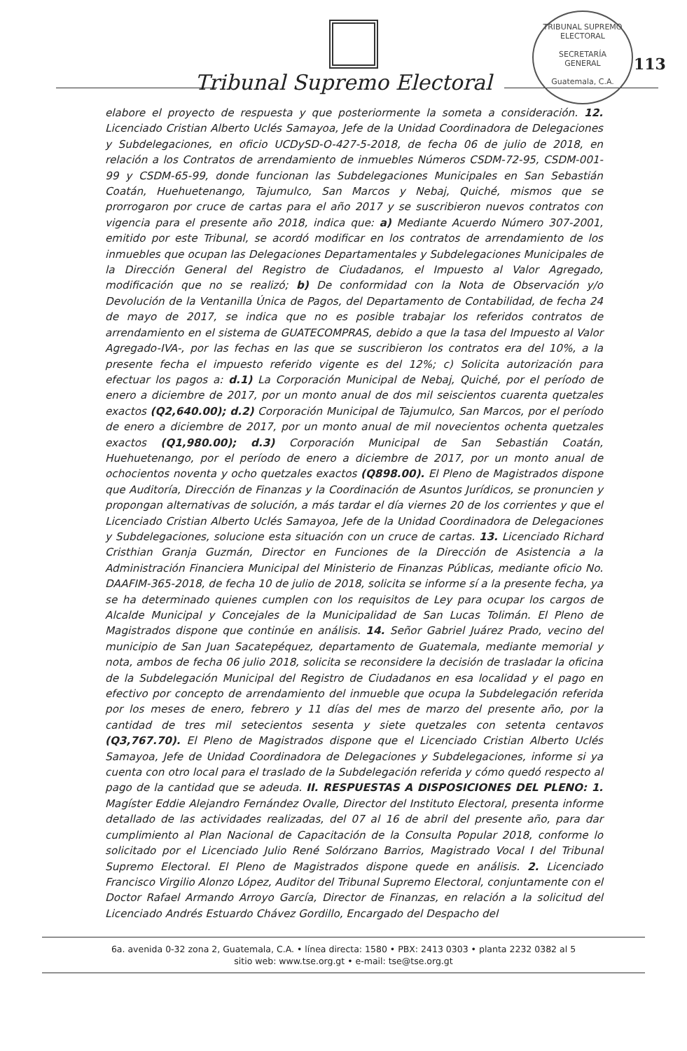Tribunal Supremo Electoral
TRIBUNAL SUPREMO ELECTORAL
SECRETARÍA
GENERAL
Guatemala, C.A.
113
elabore el proyecto de respuesta y que posteriormente la someta a consideración. 12. Licenciado Cristian Alberto Uclés Samayoa, Jefe de la Unidad Coordinadora de Delegaciones y Subdelegaciones, en oficio UCDySD-O-427-5-2018, de fecha 06 de julio de 2018, en relación a los Contratos de arrendamiento de inmuebles Números CSDM-72-95, CSDM-001-99 y CSDM-65-99, donde funcionan las Subdelegaciones Municipales en San Sebastián Coatán, Huehuetenango, Tajumulco, San Marcos y Nebaj, Quiché, mismos que se prorrogaron por cruce de cartas para el año 2017 y se suscribieron nuevos contratos con vigencia para el presente año 2018, indica que: a) Mediante Acuerdo Número 307-2001, emitido por este Tribunal, se acordó modificar en los contratos de arrendamiento de los inmuebles que ocupan las Delegaciones Departamentales y Subdelegaciones Municipales de la Dirección General del Registro de Ciudadanos, el Impuesto al Valor Agregado, modificación que no se realizó; b) De conformidad con la Nota de Observación y/o Devolución de la Ventanilla Única de Pagos, del Departamento de Contabilidad, de fecha 24 de mayo de 2017, se indica que no es posible trabajar los referidos contratos de arrendamiento en el sistema de GUATECOMPRAS, debido a que la tasa del Impuesto al Valor Agregado-IVA-, por las fechas en las que se suscribieron los contratos era del 10%, a la presente fecha el impuesto referido vigente es del 12%; c) Solicita autorización para efectuar los pagos a: d.1) La Corporación Municipal de Nebaj, Quiché, por el período de enero a diciembre de 2017, por un monto anual de dos mil seiscientos cuarenta quetzales exactos (Q2,640.00); d.2) Corporación Municipal de Tajumulco, San Marcos, por el período de enero a diciembre de 2017, por un monto anual de mil novecientos ochenta quetzales exactos (Q1,980.00); d.3) Corporación Municipal de San Sebastián Coatán, Huehuetenango, por el período de enero a diciembre de 2017, por un monto anual de ochocientos noventa y ocho quetzales exactos (Q898.00). El Pleno de Magistrados dispone que Auditoría, Dirección de Finanzas y la Coordinación de Asuntos Jurídicos, se pronuncien y propongan alternativas de solución, a más tardar el día viernes 20 de los corrientes y que el Licenciado Cristian Alberto Uclés Samayoa, Jefe de la Unidad Coordinadora de Delegaciones y Subdelegaciones, solucione esta situación con un cruce de cartas. 13. Licenciado Richard Cristhian Granja Guzmán, Director en Funciones de la Dirección de Asistencia a la Administración Financiera Municipal del Ministerio de Finanzas Públicas, mediante oficio No. DAAFIM-365-2018, de fecha 10 de julio de 2018, solicita se informe sí a la presente fecha, ya se ha determinado quienes cumplen con los requisitos de Ley para ocupar los cargos de Alcalde Municipal y Concejales de la Municipalidad de San Lucas Tolimán. El Pleno de Magistrados dispone que continúe en análisis. 14. Señor Gabriel Juárez Prado, vecino del municipio de San Juan Sacatepéquez, departamento de Guatemala, mediante memorial y nota, ambos de fecha 06 julio 2018, solicita se reconsidere la decisión de trasladar la oficina de la Subdelegación Municipal del Registro de Ciudadanos en esa localidad y el pago en efectivo por concepto de arrendamiento del inmueble que ocupa la Subdelegación referida por los meses de enero, febrero y 11 días del mes de marzo del presente año, por la cantidad de tres mil setecientos sesenta y siete quetzales con setenta centavos (Q3,767.70). El Pleno de Magistrados dispone que el Licenciado Cristian Alberto Uclés Samayoa, Jefe de Unidad Coordinadora de Delegaciones y Subdelegaciones, informe si ya cuenta con otro local para el traslado de la Subdelegación referida y cómo quedó respecto al pago de la cantidad que se adeuda. II. RESPUESTAS A DISPOSICIONES DEL PLENO: 1. Magíster Eddie Alejandro Fernández Ovalle, Director del Instituto Electoral, presenta informe detallado de las actividades realizadas, del 07 al 16 de abril del presente año, para dar cumplimiento al Plan Nacional de Capacitación de la Consulta Popular 2018, conforme lo solicitado por el Licenciado Julio René Solórzano Barrios, Magistrado Vocal I del Tribunal Supremo Electoral. El Pleno de Magistrados dispone quede en análisis. 2. Licenciado Francisco Virgilio Alonzo López, Auditor del Tribunal Supremo Electoral, conjuntamente con el Doctor Rafael Armando Arroyo García, Director de Finanzas, en relación a la solicitud del Licenciado Andrés Estuardo Chávez Gordillo, Encargado del Despacho del
6a. avenida 0-32 zona 2, Guatemala, C.A. • línea directa: 1580 • PBX: 2413 0303 • planta 2232 0382 al 5
sitio web: www.tse.org.gt • e-mail: tse@tse.org.gt